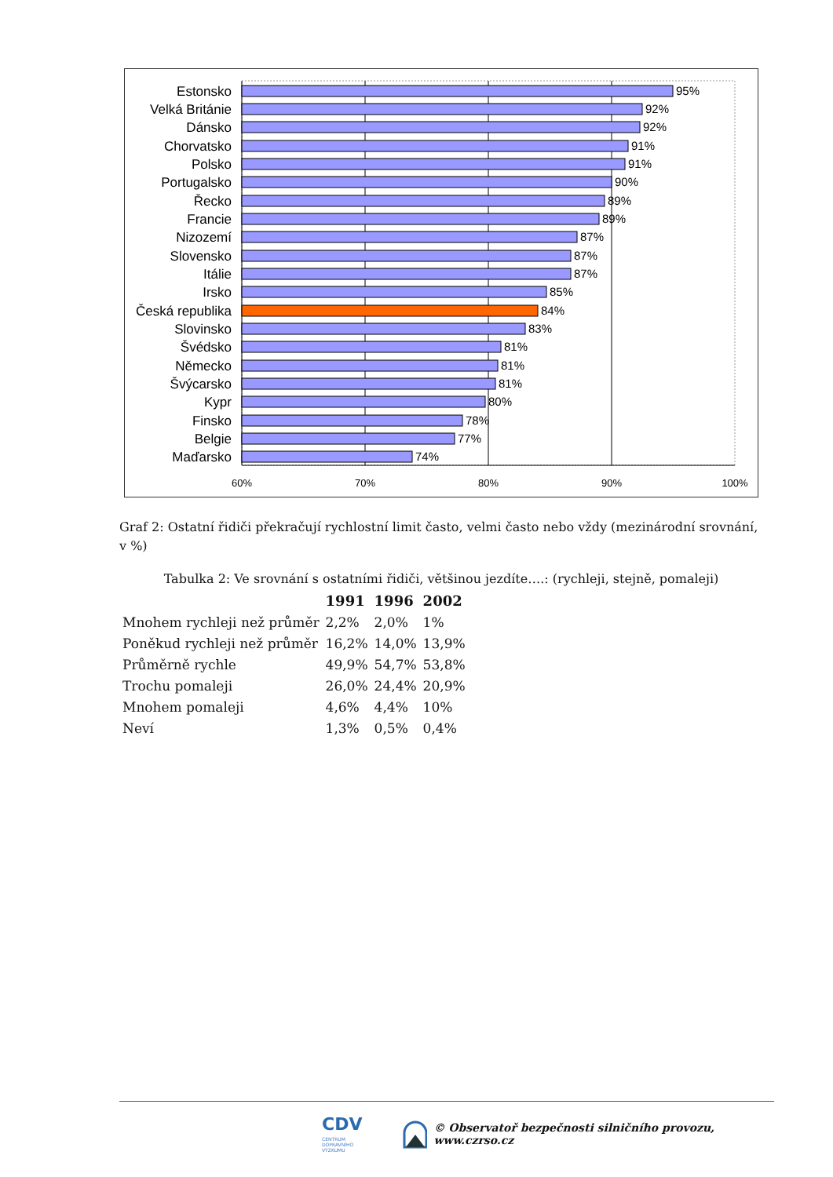Estonsko
95%
Velká Británie
92%
Dánsko
92%
Chorvatsko
91%
Polsko
91%
Portugalsko
90%
Řecko
89%
Francie
89%
Nizozemí
87%
Slovensko
87%
Itálie
87%
Irsko
85%
Česká republika
84%
Slovinsko
83%
Švédsko
81%
Německo
81%
Švýcarsko
81%
Kypr
80%
Finsko
78%
Belgie
77%
Maďarsko
74%
60%
70%
80%
90%
100%
Graf 2: Ostatní řidiči překračují rychlostní limit často, velmi často nebo vždy (mezinárodní srovnání, v %)
Tabulka 2: Ve srovnání s ostatními řidiči, většinou jezdíte….: (rychleji, stejně, pomaleji)
| | 1991 | 1996 | 2002 |
| --- | --- | --- | --- |
| Mnohem rychleji než průměr | 2,2% | 2,0% | 1% |
| Poněkud rychleji než průměr | 16,2% | 14,0% | 13,9% |
| Průměrně rychle | 49,9% | 54,7% | 53,8% |
| Trochu pomaleji | 26,0% | 24,4% | 20,9% |
| Mnohem pomaleji | 4,6% | 4,4% | 10% |
| Neví | 1,3% | 0,5% | 0,4% |
CDV CENTRUM
DOPRAVNÍHO
VÝZKUMU © Observatoř bezpečnosti silničního provozu, www.czrso.cz